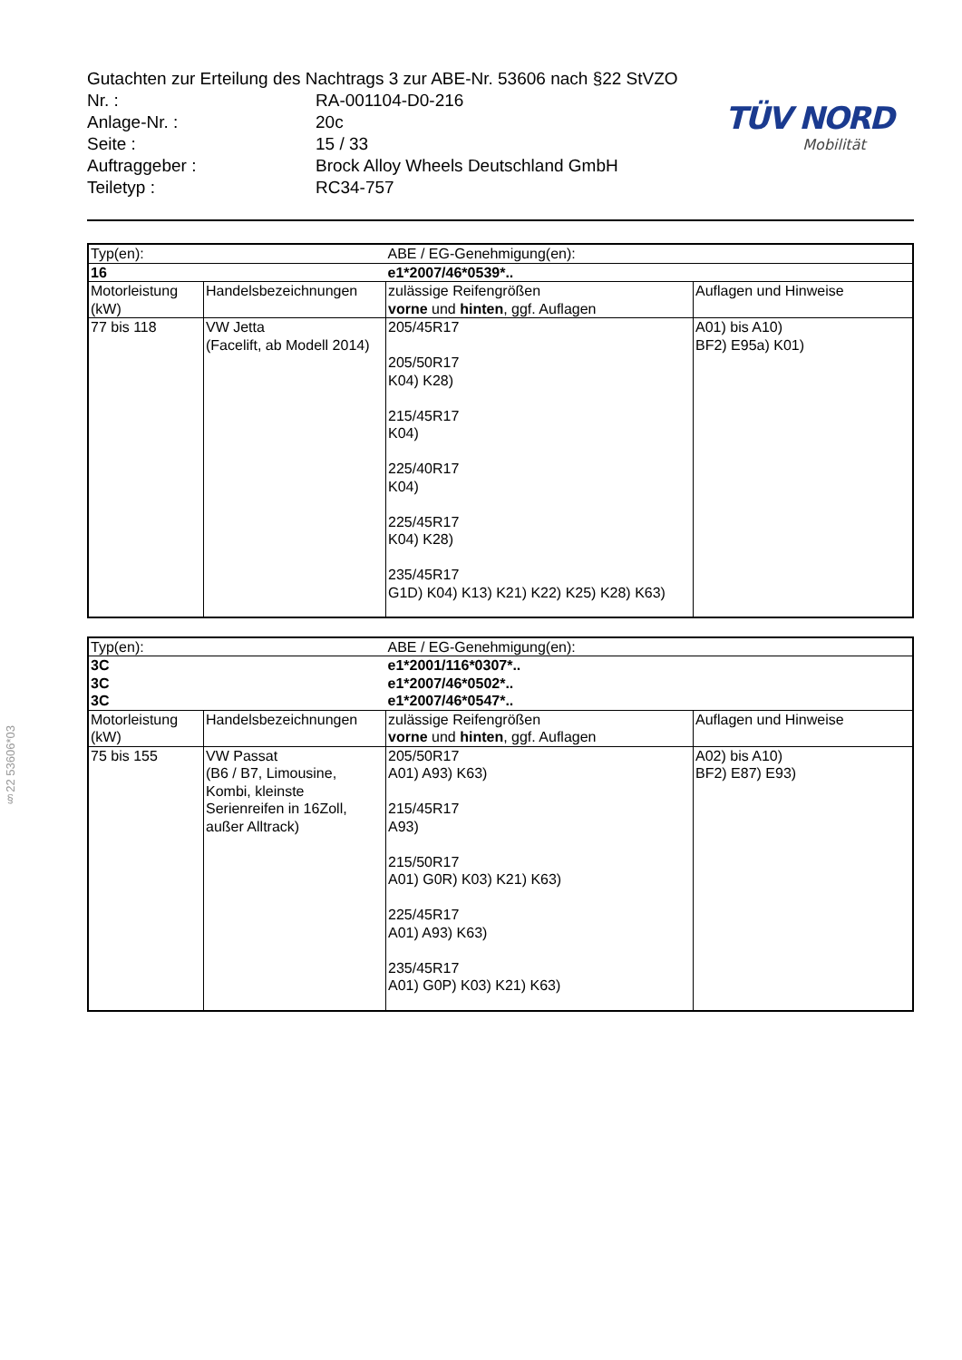§22 53606*03
Gutachten zur Erteilung des Nachtrags 3 zur ABE-Nr. 53606 nach §22 StVZO
| Nr. : | RA-001104-D0-216 |
| Anlage-Nr. : | 20c |
| Seite : | 15 / 33 |
| Auftraggeber : | Brock Alloy Wheels Deutschland GmbH |
| Teiletyp : | RC34-757 |
TÜV NORD
Mobilität
| Typ(en): | | ABE / EG-Genehmigung(en): | |
| 16 | | e1*2007/46*0539*.. | |
| Motorleistung (kW) | Handelsbezeichnungen | zulässige Reifengrößen vorne und hinten , ggf. Auflagen | Auflagen und Hinweise |
| 77 bis 118 | VW Jetta (Facelift, ab Modell 2014) | 205/45R17 205/50R17 K04) K28) 215/45R17 K04) 225/40R17 K04) 225/45R17 K04) K28) 235/45R17 G1D) K04) K13) K21) K22) K25) K28) K63) | A01) bis A10) BF2) E95a) K01) |
| Typ(en): | | ABE / EG-Genehmigung(en): | |
| 3C | | e1*2001/116*0307*.. | |
| 3C | | e1*2007/46*0502*.. | |
| 3C | | e1*2007/46*0547*.. | |
| Motorleistung (kW) | Handelsbezeichnungen | zulässige Reifengrößen vorne und hinten , ggf. Auflagen | Auflagen und Hinweise |
| 75 bis 155 | VW Passat (B6 / B7, Limousine, Kombi, kleinste Serienreifen in 16Zoll, außer Alltrack) | 205/50R17 A01) A93) K63) 215/45R17 A93) 215/50R17 A01) G0R) K03) K21) K63) 225/45R17 A01) A93) K63) 235/45R17 A01) G0P) K03) K21) K63) | A02) bis A10) BF2) E87) E93) |